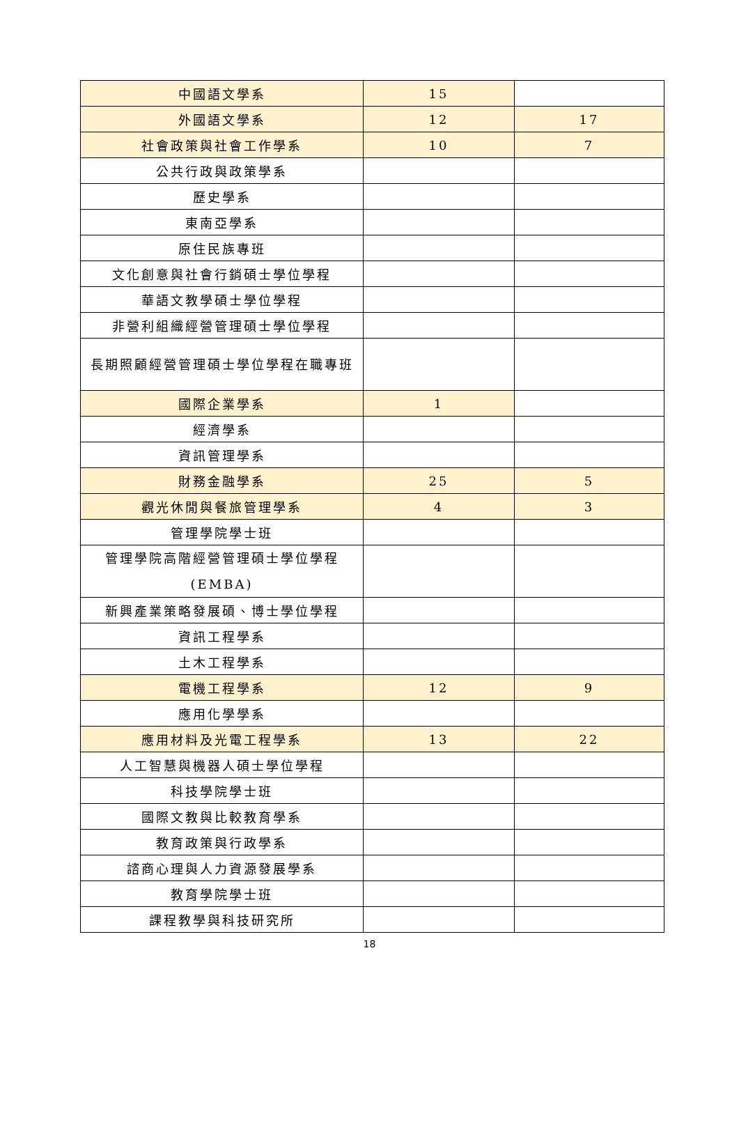| 中國語文學系 | 15 | |
| 外國語文學系 | 12 | 17 |
| 社會政策與社會工作學系 | 10 | 7 |
| 公共行政與政策學系 | | |
| 歷史學系 | | |
| 東南亞學系 | | |
| 原住民族專班 | | |
| 文化創意與社會行銷碩士學位學程 | | |
| 華語文教學碩士學位學程 | | |
| 非營利組織經營管理碩士學位學程 | | |
| 長期照顧經營管理碩士學位學程在職專班 | | |
| 國際企業學系 | 1 | |
| 經濟學系 | | |
| 資訊管理學系 | | |
| 財務金融學系 | 25 | 5 |
| 觀光休閒與餐旅管理學系 | 4 | 3 |
| 管理學院學士班 | | |
| 管理學院高階經營管理碩士學位學程 (EMBA) | | |
| 新興產業策略發展碩、博士學位學程 | | |
| 資訊工程學系 | | |
| 土木工程學系 | | |
| 電機工程學系 | 12 | 9 |
| 應用化學學系 | | |
| 應用材料及光電工程學系 | 13 | 22 |
| 人工智慧與機器人碩士學位學程 | | |
| 科技學院學士班 | | |
| 國際文教與比較教育學系 | | |
| 教育政策與行政學系 | | |
| 諮商心理與人力資源發展學系 | | |
| 教育學院學士班 | | |
| 課程教學與科技研究所 | | |
18